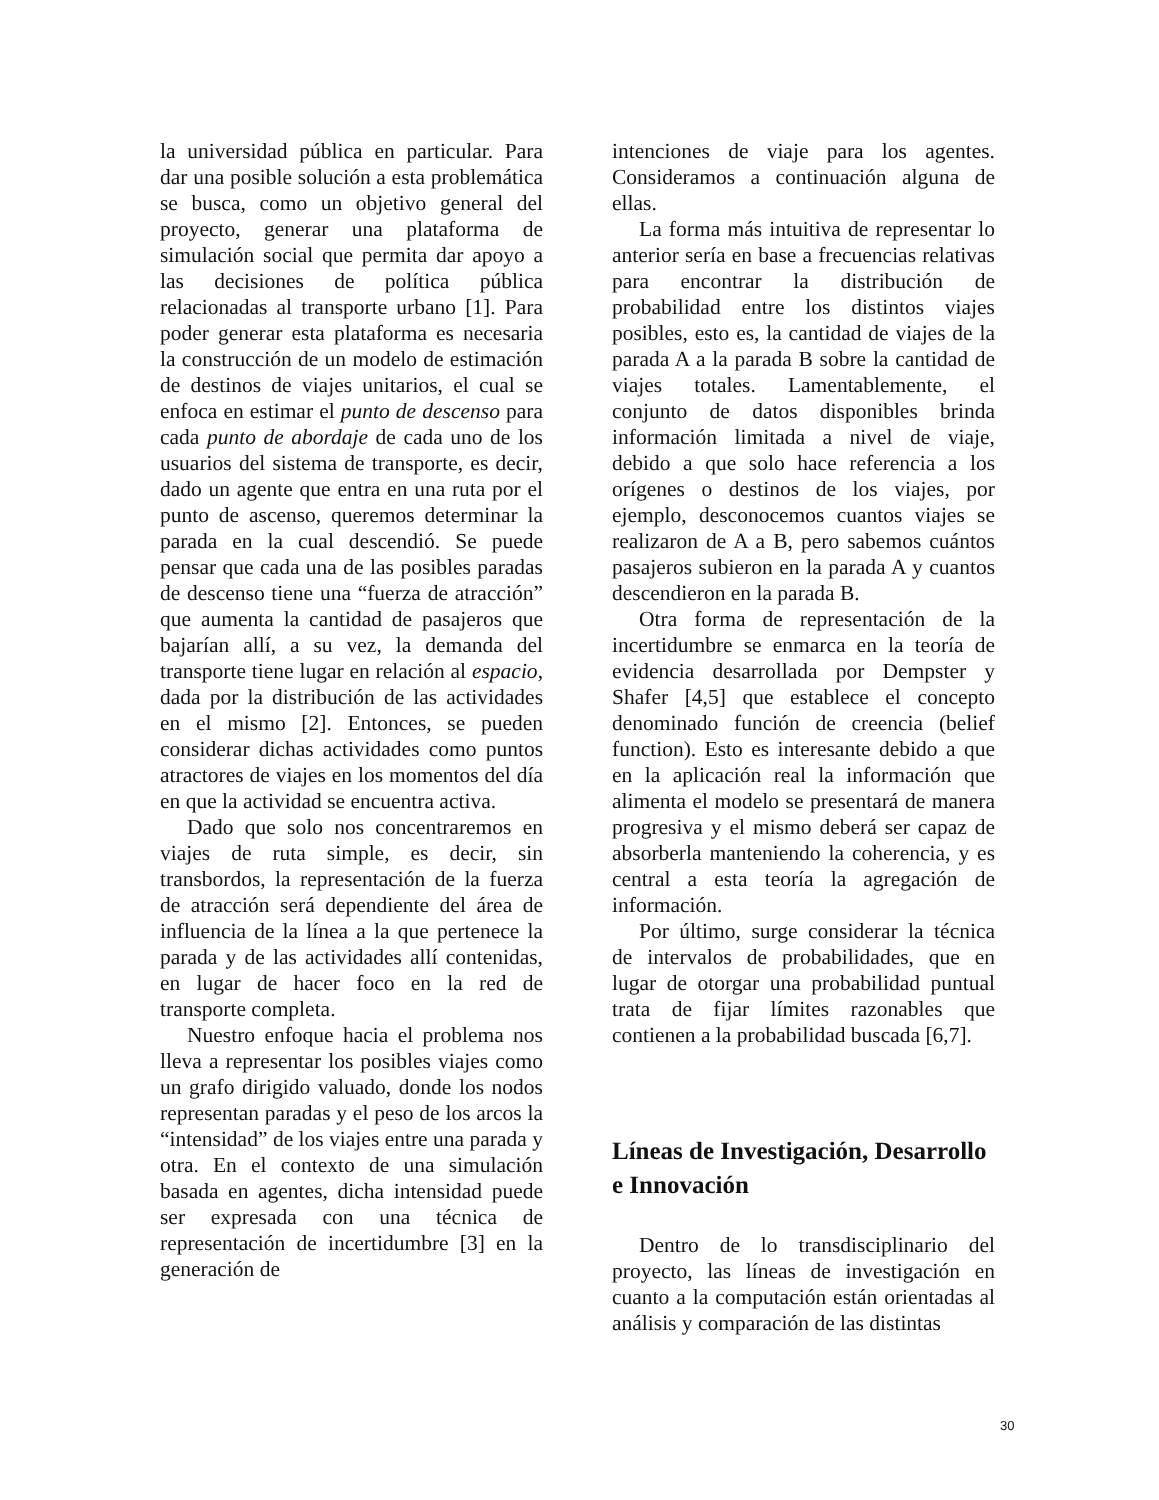la universidad pública en particular. Para dar una posible solución a esta problemática se busca, como un objetivo general del proyecto, generar una plataforma de simulación social que permita dar apoyo a las decisiones de política pública relacionadas al transporte urbano [1]. Para poder generar esta plataforma es necesaria la construcción de un modelo de estimación de destinos de viajes unitarios, el cual se enfoca en estimar el punto de descenso para cada punto de abordaje de cada uno de los usuarios del sistema de transporte, es decir, dado un agente que entra en una ruta por el punto de ascenso, queremos determinar la parada en la cual descendió. Se puede pensar que cada una de las posibles paradas de descenso tiene una “fuerza de atracción” que aumenta la cantidad de pasajeros que bajarían allí, a su vez, la demanda del transporte tiene lugar en relación al espacio, dada por la distribución de las actividades en el mismo [2]. Entonces, se pueden considerar dichas actividades como puntos atractores de viajes en los momentos del día en que la actividad se encuentra activa.
Dado que solo nos concentraremos en viajes de ruta simple, es decir, sin transbordos, la representación de la fuerza de atracción será dependiente del área de influencia de la línea a la que pertenece la parada y de las actividades allí contenidas, en lugar de hacer foco en la red de transporte completa.
Nuestro enfoque hacia el problema nos lleva a representar los posibles viajes como un grafo dirigido valuado, donde los nodos representan paradas y el peso de los arcos la “intensidad” de los viajes entre una parada y otra. En el contexto de una simulación basada en agentes, dicha intensidad puede ser expresada con una técnica de representación de incertidumbre [3] en la generación de
intenciones de viaje para los agentes. Consideramos a continuación alguna de ellas.
La forma más intuitiva de representar lo anterior sería en base a frecuencias relativas para encontrar la distribución de probabilidad entre los distintos viajes posibles, esto es, la cantidad de viajes de la parada A a la parada B sobre la cantidad de viajes totales. Lamentablemente, el conjunto de datos disponibles brinda información limitada a nivel de viaje, debido a que solo hace referencia a los orígenes o destinos de los viajes, por ejemplo, desconocemos cuantos viajes se realizaron de A a B, pero sabemos cuántos pasajeros subieron en la parada A y cuantos descendieron en la parada B.
Otra forma de representación de la incertidumbre se enmarca en la teoría de evidencia desarrollada por Dempster y Shafer [4,5] que establece el concepto denominado función de creencia (belief function). Esto es interesante debido a que en la aplicación real la información que alimenta el modelo se presentará de manera progresiva y el mismo deberá ser capaz de absorberla manteniendo la coherencia, y es central a esta teoría la agregación de información.
Por último, surge considerar la técnica de intervalos de probabilidades, que en lugar de otorgar una probabilidad puntual trata de fijar límites razonables que contienen a la probabilidad buscada [6,7].
Líneas de Investigación, Desarrollo e Innovación
Dentro de lo transdisciplinario del proyecto, las líneas de investigación en cuanto a la computación están orientadas al análisis y comparación de las distintas
30